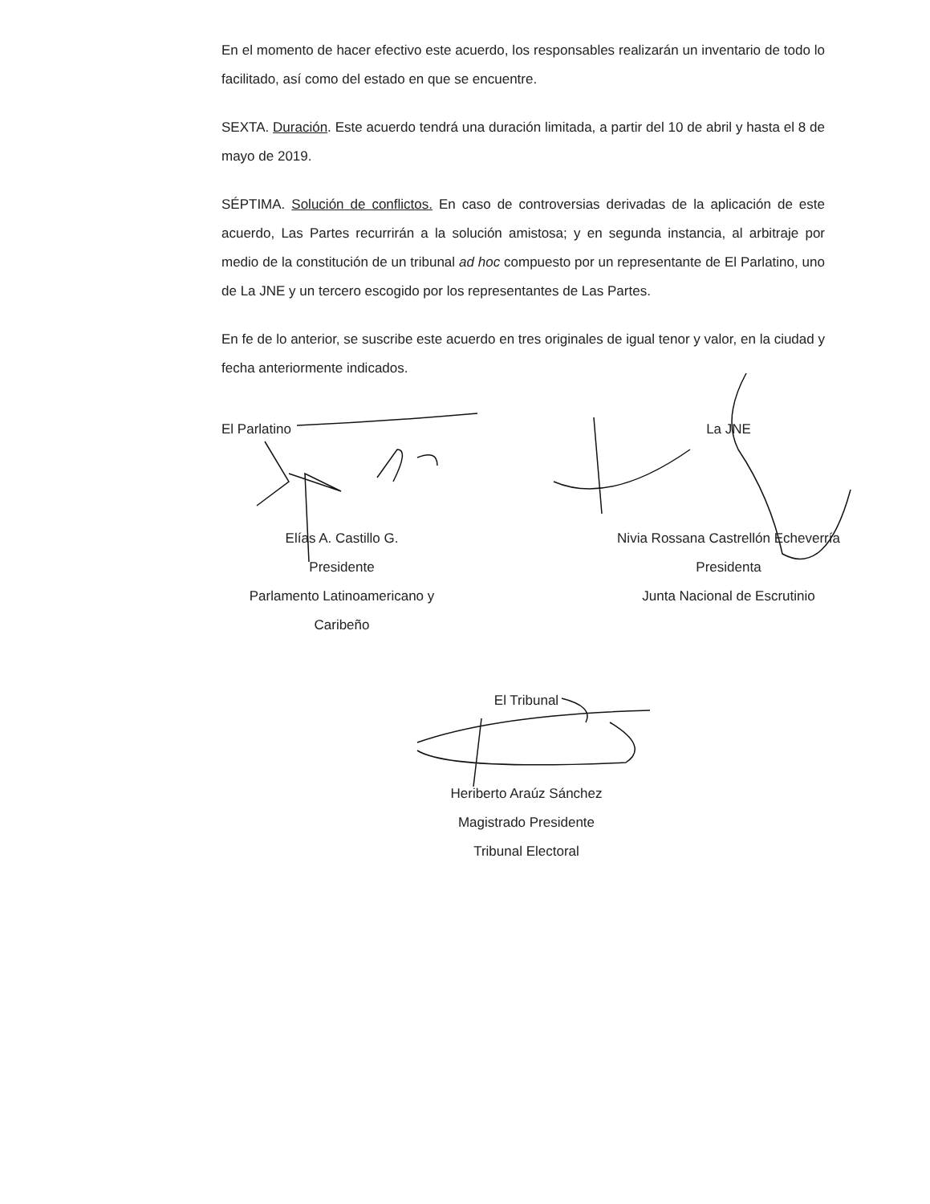En el momento de hacer efectivo este acuerdo, los responsables realizarán un inventario de todo lo facilitado, así como del estado en que se encuentre.
SEXTA. Duración. Este acuerdo tendrá una duración limitada, a partir del 10 de abril y hasta el 8 de mayo de 2019.
SÉPTIMA. Solución de conflictos. En caso de controversias derivadas de la aplicación de este acuerdo, Las Partes recurrirán a la solución amistosa; y en segunda instancia, al arbitraje por medio de la constitución de un tribunal ad hoc compuesto por un representante de El Parlatino, uno de La JNE y un tercero escogido por los representantes de Las Partes.
En fe de lo anterior, se suscribe este acuerdo en tres originales de igual tenor y valor, en la ciudad y fecha anteriormente indicados.
El Parlatino
Elías A. Castillo G.
Presidente
Parlamento Latinoamericano y Caribeño
La JNE
Nivia Rossana Castrellón Echeverría
Presidenta
Junta Nacional de Escrutinio
El Tribunal
Heriberto Araúz Sánchez
Magistrado Presidente
Tribunal Electoral